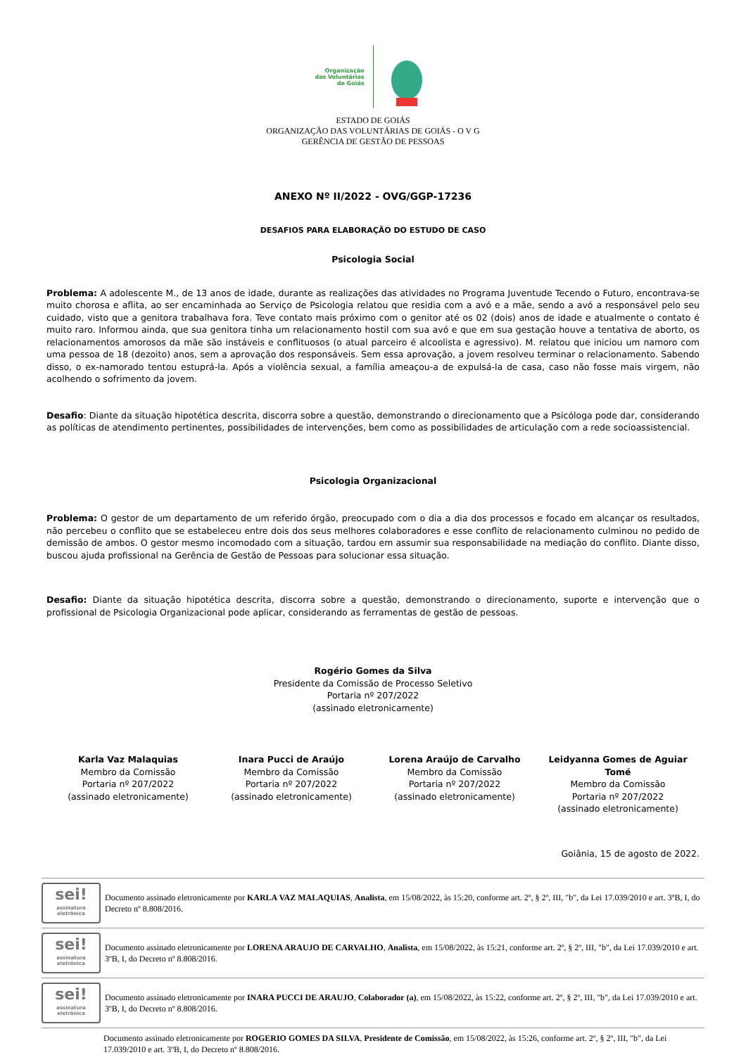Organização
das Voluntárias
de Goiás
ESTADO DE GOIÁS
ORGANIZAÇÃO DAS VOLUNTÁRIAS DE GOIÁS - O V G
GERÊNCIA DE GESTÃO DE PESSOAS
ANEXO Nº II/2022 - OVG/GGP-17236
DESAFIOS PARA ELABORAÇÃO DO ESTUDO DE CASO
Psicologia Social
Problema: A adolescente M., de 13 anos de idade, durante as realizações das atividades no Programa Juventude Tecendo o Futuro, encontrava-se muito chorosa e aflita, ao ser encaminhada ao Serviço de Psicologia relatou que residia com a avó e a mãe, sendo a avó a responsável pelo seu cuidado, visto que a genitora trabalhava fora. Teve contato mais próximo com o genitor até os 02 (dois) anos de idade e atualmente o contato é muito raro. Informou ainda, que sua genitora tinha um relacionamento hostil com sua avó e que em sua gestação houve a tentativa de aborto, os relacionamentos amorosos da mãe são instáveis e conflituosos (o atual parceiro é alcoolista e agressivo). M. relatou que iniciou um namoro com uma pessoa de 18 (dezoito) anos, sem a aprovação dos responsáveis. Sem essa aprovação, a jovem resolveu terminar o relacionamento. Sabendo disso, o ex-namorado tentou estuprá-la. Após a violência sexual, a família ameaçou-a de expulsá-la de casa, caso não fosse mais virgem, não acolhendo o sofrimento da jovem.
Desafio: Diante da situação hipotética descrita, discorra sobre a questão, demonstrando o direcionamento que a Psicóloga pode dar, considerando as políticas de atendimento pertinentes, possibilidades de intervenções, bem como as possibilidades de articulação com a rede socioassistencial.
Psicologia Organizacional
Problema: O gestor de um departamento de um referido órgão, preocupado com o dia a dia dos processos e focado em alcançar os resultados, não percebeu o conflito que se estabeleceu entre dois dos seus melhores colaboradores e esse conflito de relacionamento culminou no pedido de demissão de ambos. O gestor mesmo incomodado com a situação, tardou em assumir sua responsabilidade na mediação do conflito. Diante disso, buscou ajuda profissional na Gerência de Gestão de Pessoas para solucionar essa situação.
Desafio: Diante da situação hipotética descrita, discorra sobre a questão, demonstrando o direcionamento, suporte e intervenção que o profissional de Psicologia Organizacional pode aplicar, considerando as ferramentas de gestão de pessoas.
Rogério Gomes da Silva
Presidente da Comissão de Processo Seletivo
Portaria nº 207/2022
(assinado eletronicamente)
Karla Vaz Malaquias
Membro da Comissão
Portaria nº 207/2022
(assinado eletronicamente)
Inara Pucci de Araújo
Membro da Comissão
Portaria nº 207/2022
(assinado eletronicamente)
Lorena Araújo de Carvalho
Membro da Comissão
Portaria nº 207/2022
(assinado eletronicamente)
Leidyanna Gomes de Aguiar Tomé
Membro da Comissão
Portaria nº 207/2022
(assinado eletronicamente)
Goiânia, 15 de agosto de 2022.
sei!
assinatura eletrônica
Documento assinado eletronicamente por KARLA VAZ MALAQUIAS, Analista, em 15/08/2022, às 15:20, conforme art. 2º, § 2º, III, "b", da Lei 17.039/2010 e art. 3ºB, I, do Decreto nº 8.808/2016.
sei!
assinatura eletrônica
Documento assinado eletronicamente por LORENA ARAUJO DE CARVALHO, Analista, em 15/08/2022, às 15:21, conforme art. 2º, § 2º, III, "b", da Lei 17.039/2010 e art. 3ºB, I, do Decreto nº 8.808/2016.
sei!
assinatura eletrônica
Documento assinado eletronicamente por INARA PUCCI DE ARAUJO, Colaborador (a), em 15/08/2022, às 15:22, conforme art. 2º, § 2º, III, "b", da Lei 17.039/2010 e art. 3ºB, I, do Decreto nº 8.808/2016.
Documento assinado eletronicamente por ROGERIO GOMES DA SILVA, Presidente de Comissão, em 15/08/2022, às 15:26, conforme art. 2º, § 2º, III, "b", da Lei 17.039/2010 e art. 3ºB, I, do Decreto nº 8.808/2016.